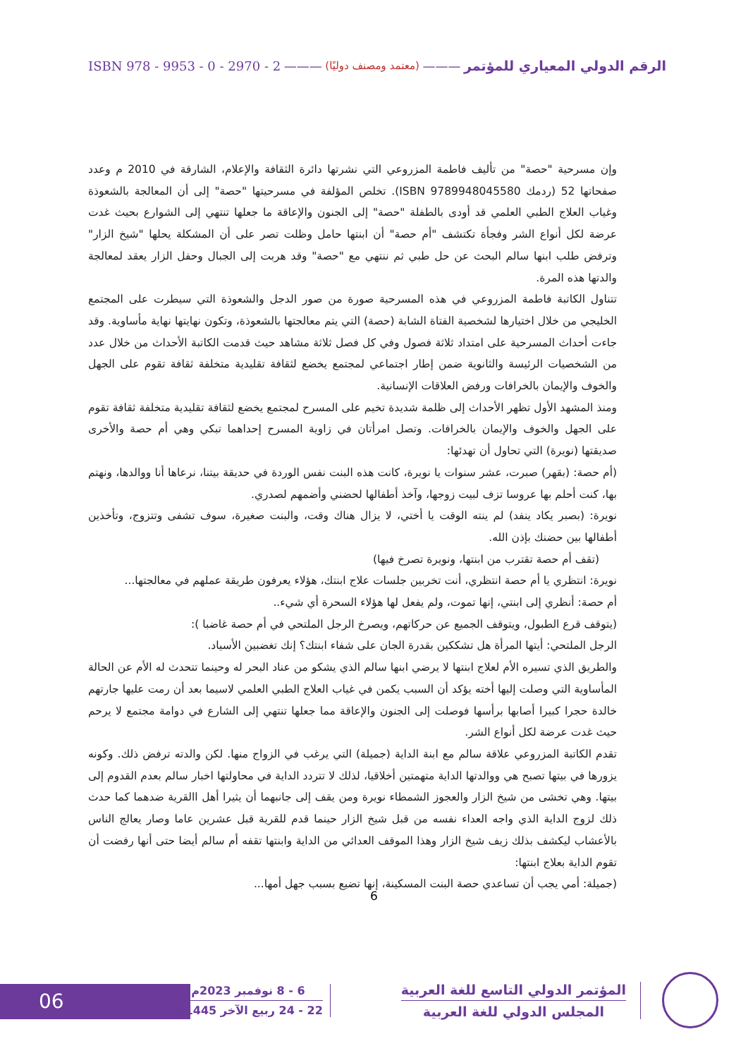الرقم الدولي المعياري للمؤتمر ——— (معتمد ومصنف دوليًا) ——— ISBN 978 - 9953 - 0 - 2970 - 2
وإن مسرحية "حصة" من تأليف فاطمة المزروعي التي نشرتها دائرة الثقافة والإعلام، الشارقة في 2010 م وعدد صفحاتها 52 (ردمك ISBN 9789948045580). تخلص المؤلفة في مسرحيتها "حصة" إلى أن المعالجة بالشعوذة وغياب العلاج الطبي العلمي قد أودى بالطفلة "حصة" إلى الجنون والإعاقة ما جعلها تنتهي إلى الشوارع بحيث غدت عرضة لكل أنواع الشر وفجأة تكتشف "أم حصة" أن ابنتها حامل وظلت تصر على أن المشكلة يحلها "شيخ الزار" وترفض طلب ابنها سالم البحث عن حل طبي ثم ننتهي مع "حصة" وقد هربت إلى الجبال وحفل الزار يعقد لمعالجة والدتها هذه المرة.
تتناول الكاتبة فاطمة المزروعي في هذه المسرحية صورة من صور الدجل والشعوذة التي سيطرت على المجتمع الخليجي من خلال اختيارها لشخصية الفتاة الشابة (حصة) التي يتم معالجتها بالشعوذة، وتكون نهايتها نهاية مأساوية. وقد جاءت أحداث المسرحية على امتداد ثلاثة فصول وفي كل فصل ثلاثة مشاهد حيث قدمت الكاتبة الأحداث من خلال عدد من الشخصيات الرئيسة والثانوية ضمن إطار اجتماعي لمجتمع يخضع لثقافة تقليدية متخلفة ثقافة تقوم على الجهل والخوف والإيمان بالخرافات ورفض العلاقات الإنسانية.
ومنذ المشهد الأول تظهر الأحداث إلى ظلمة شديدة تخيم على المسرح لمجتمع يخضع لثقافة تقليدية متخلفة ثقافة تقوم على الجهل والخوف والإيمان بالخرافات. وتصل امرأتان في زاوية المسرح إحداهما تبكي وهي أم حصة والأخرى صديقتها (نويرة) التي تحاول أن تهدئها:
(أم حصة: (بقهر) صبرت، عشر سنوات يا نويرة، كانت هذه البنت نفس الوردة في حديقة بيتنا، نرعاها أنا ووالدها، ونهتم بها، كنت أحلم بها عروسا تزف لبيت زوجها، وآخذ أطفالها لحضني وأضمهم لصدري.
نويرة: (بصبر يكاد ينفد) لم ينته الوقت يا أختي، لا يزال هناك وقت، والبنت صغيرة، سوف تشفى وتتزوج، وتأخذين أطفالها بين حضنك بإذن الله.
(تقف أم حصة تقترب من ابنتها، ونويرة تصرخ فيها)
نويرة: انتظري يا أم حصة انتظري، أنت تخربين جلسات علاج ابنتك، هؤلاء يعرفون طريقة عملهم في معالجتها...
أم حصة: أنظري إلى ابنتي، إنها تموت، ولم يفعل لها هؤلاء السحرة أي شيء..
(يتوقف قرع الطبول، ويتوقف الجميع عن حركاتهم، ويصرخ الرجل الملتحي في أم حصة غاضبا ):
الرجل الملتحي: أيتها المرأة هل تشككين بقدرة الجان على شفاء ابنتك؟ إنك تغضبين الأسياد.
والطريق الذي تسيره الأم لعلاج ابنتها لا يرضي ابنها سالم الذي يشكو من عناد البحر له وحينما تتحدث له الأم عن الحالة المأساوية التي وصلت إليها أخته يؤكد أن السبب يكمن في غياب العلاج الطبي العلمي لاسيما بعد أن رمت عليها جارتهم خالدة حجرا كبيرا أصابها برأسها فوصلت إلى الجنون والإعاقة مما جعلها تنتهي إلى الشارع في دوامة مجتمع لا يرحم حيث غدت عرضة لكل أنواع الشر.
تقدم الكاتبة المزروعي علاقة سالم مع ابنة الداية (جميلة) التي يرغب في الزواج منها. لكن والدته ترفض ذلك. وكونه يزورها في بيتها تصبح هي ووالدتها الداية متهمتين أخلاقيا، لذلك لا تتردد الداية في محاولتها اخبار سالم بعدم القدوم إلى بيتها. وهي تخشى من شيخ الزار والعجوز الشمطاء نويرة ومن يقف إلى جانبهما أن يثيرا أهل االقرية ضدهما كما حدث ذلك لزوج الداية الذي واجه العداء نفسه من قبل شيخ الزار حينما قدم للقرية قبل عشرين عاما وصار يعالج الناس بالأعشاب ليكشف بذلك زيف شيخ الزار وهذا الموقف العدائي من الداية وابنتها تقفه أم سالم أيضا حتى أنها رفضت أن تقوم الداية بعلاج ابنتها:
(جميلة: أمي يجب أن تساعدي حصة البنت المسكينة، إنها تضيع بسبب جهل أمها...
6
06
المؤتمر الدولي التاسع للغة العربية
المجلس الدولي للغة العربية
6 - 8 نوفمبر 2023م
22 - 24 ربيع الآخر 1445هـ